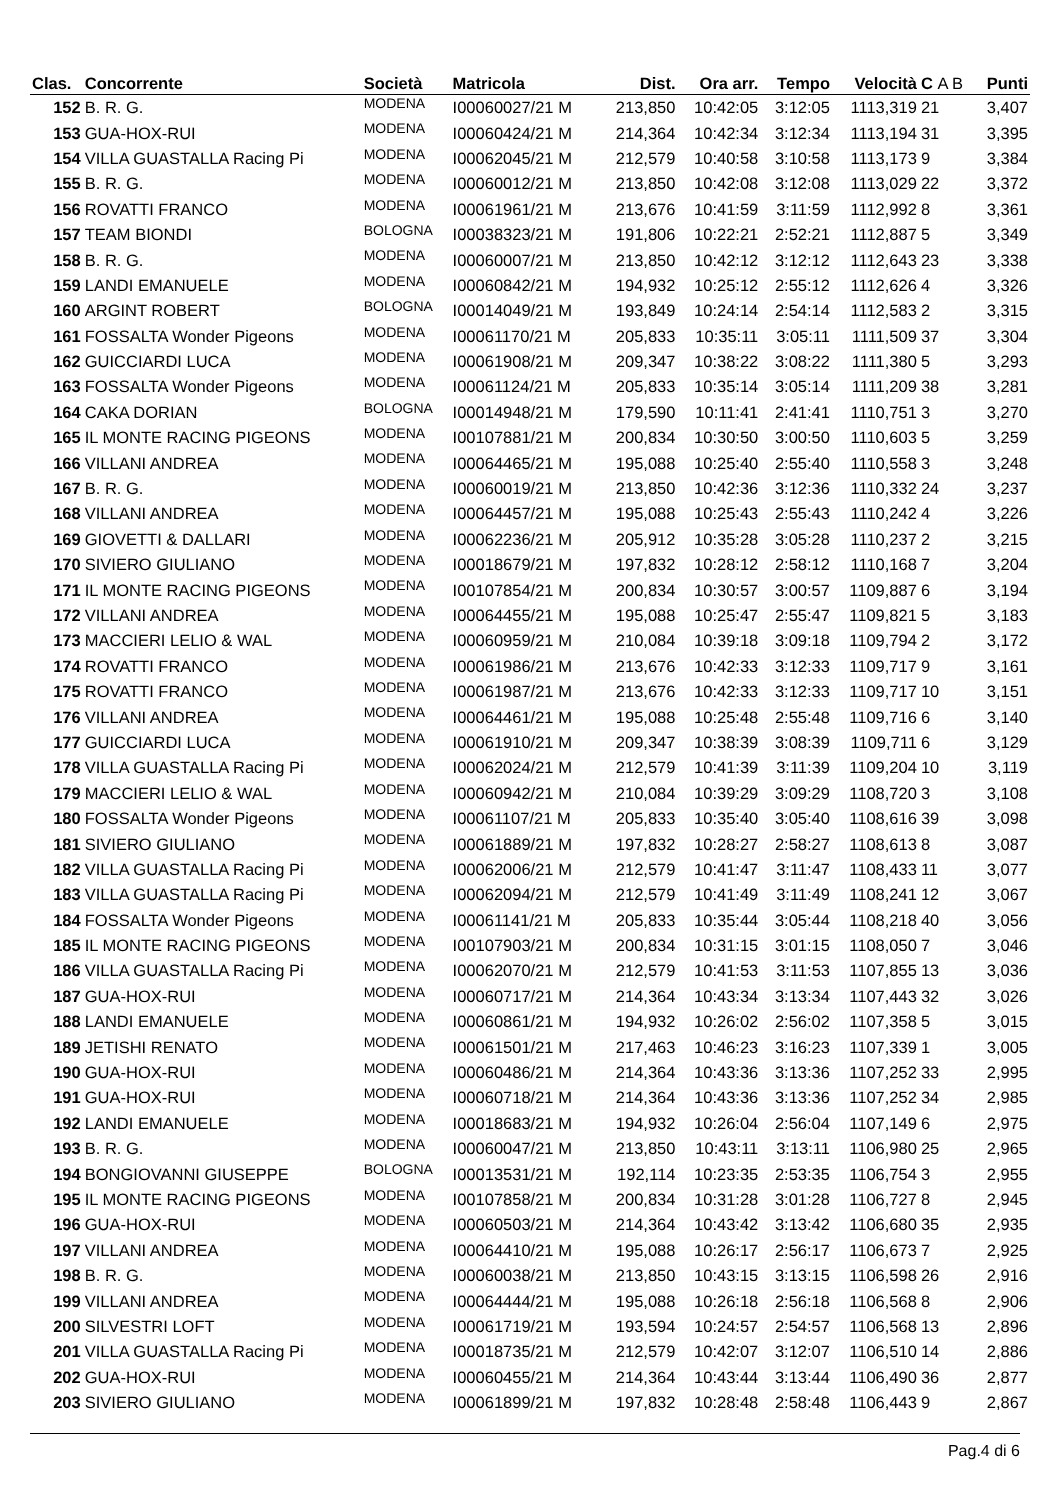| Clas. | Concorrente | Società | Matricola | Dist. | Ora arr. | Tempo | Velocità | C A B | Punti |
| --- | --- | --- | --- | --- | --- | --- | --- | --- | --- |
| 152 | B. R. G. | MODENA | I00060027/21 M | 213,850 | 10:42:05 | 3:12:05 | 1113,319 | 21 | 3,407 |
| 153 | GUA-HOX-RUI | MODENA | I00060424/21 M | 214,364 | 10:42:34 | 3:12:34 | 1113,194 | 31 | 3,395 |
| 154 | VILLA GUASTALLA Racing Pi | MODENA | I00062045/21 M | 212,579 | 10:40:58 | 3:10:58 | 1113,173 | 9 | 3,384 |
| 155 | B. R. G. | MODENA | I00060012/21 M | 213,850 | 10:42:08 | 3:12:08 | 1113,029 | 22 | 3,372 |
| 156 | ROVATTI FRANCO | MODENA | I00061961/21 M | 213,676 | 10:41:59 | 3:11:59 | 1112,992 | 8 | 3,361 |
| 157 | TEAM BIONDI | BOLOGNA | I00038323/21 M | 191,806 | 10:22:21 | 2:52:21 | 1112,887 | 5 | 3,349 |
| 158 | B. R. G. | MODENA | I00060007/21 M | 213,850 | 10:42:12 | 3:12:12 | 1112,643 | 23 | 3,338 |
| 159 | LANDI EMANUELE | MODENA | I00060842/21 M | 194,932 | 10:25:12 | 2:55:12 | 1112,626 | 4 | 3,326 |
| 160 | ARGINT ROBERT | BOLOGNA | I00014049/21 M | 193,849 | 10:24:14 | 2:54:14 | 1112,583 | 2 | 3,315 |
| 161 | FOSSALTA Wonder Pigeons | MODENA | I00061170/21 M | 205,833 | 10:35:11 | 3:05:11 | 1111,509 | 37 | 3,304 |
| 162 | GUICCIARDI LUCA | MODENA | I00061908/21 M | 209,347 | 10:38:22 | 3:08:22 | 1111,380 | 5 | 3,293 |
| 163 | FOSSALTA Wonder Pigeons | MODENA | I00061124/21 M | 205,833 | 10:35:14 | 3:05:14 | 1111,209 | 38 | 3,281 |
| 164 | CAKA DORIAN | BOLOGNA | I00014948/21 M | 179,590 | 10:11:41 | 2:41:41 | 1110,751 | 3 | 3,270 |
| 165 | IL MONTE RACING PIGEONS | MODENA | I00107881/21 M | 200,834 | 10:30:50 | 3:00:50 | 1110,603 | 5 | 3,259 |
| 166 | VILLANI ANDREA | MODENA | I00064465/21 M | 195,088 | 10:25:40 | 2:55:40 | 1110,558 | 3 | 3,248 |
| 167 | B. R. G. | MODENA | I00060019/21 M | 213,850 | 10:42:36 | 3:12:36 | 1110,332 | 24 | 3,237 |
| 168 | VILLANI ANDREA | MODENA | I00064457/21 M | 195,088 | 10:25:43 | 2:55:43 | 1110,242 | 4 | 3,226 |
| 169 | GIOVETTI & DALLARI | MODENA | I00062236/21 M | 205,912 | 10:35:28 | 3:05:28 | 1110,237 | 2 | 3,215 |
| 170 | SIVIERO GIULIANO | MODENA | I00018679/21 M | 197,832 | 10:28:12 | 2:58:12 | 1110,168 | 7 | 3,204 |
| 171 | IL MONTE RACING PIGEONS | MODENA | I00107854/21 M | 200,834 | 10:30:57 | 3:00:57 | 1109,887 | 6 | 3,194 |
| 172 | VILLANI ANDREA | MODENA | I00064455/21 M | 195,088 | 10:25:47 | 2:55:47 | 1109,821 | 5 | 3,183 |
| 173 | MACCIERI LELIO & WAL | MODENA | I00060959/21 M | 210,084 | 10:39:18 | 3:09:18 | 1109,794 | 2 | 3,172 |
| 174 | ROVATTI FRANCO | MODENA | I00061986/21 M | 213,676 | 10:42:33 | 3:12:33 | 1109,717 | 9 | 3,161 |
| 175 | ROVATTI FRANCO | MODENA | I00061987/21 M | 213,676 | 10:42:33 | 3:12:33 | 1109,717 | 10 | 3,151 |
| 176 | VILLANI ANDREA | MODENA | I00064461/21 M | 195,088 | 10:25:48 | 2:55:48 | 1109,716 | 6 | 3,140 |
| 177 | GUICCIARDI LUCA | MODENA | I00061910/21 M | 209,347 | 10:38:39 | 3:08:39 | 1109,711 | 6 | 3,129 |
| 178 | VILLA GUASTALLA Racing Pi | MODENA | I00062024/21 M | 212,579 | 10:41:39 | 3:11:39 | 1109,204 | 10 | 3,119 |
| 179 | MACCIERI LELIO & WAL | MODENA | I00060942/21 M | 210,084 | 10:39:29 | 3:09:29 | 1108,720 | 3 | 3,108 |
| 180 | FOSSALTA Wonder Pigeons | MODENA | I00061107/21 M | 205,833 | 10:35:40 | 3:05:40 | 1108,616 | 39 | 3,098 |
| 181 | SIVIERO GIULIANO | MODENA | I00061889/21 M | 197,832 | 10:28:27 | 2:58:27 | 1108,613 | 8 | 3,087 |
| 182 | VILLA GUASTALLA Racing Pi | MODENA | I00062006/21 M | 212,579 | 10:41:47 | 3:11:47 | 1108,433 | 11 | 3,077 |
| 183 | VILLA GUASTALLA Racing Pi | MODENA | I00062094/21 M | 212,579 | 10:41:49 | 3:11:49 | 1108,241 | 12 | 3,067 |
| 184 | FOSSALTA Wonder Pigeons | MODENA | I00061141/21 M | 205,833 | 10:35:44 | 3:05:44 | 1108,218 | 40 | 3,056 |
| 185 | IL MONTE RACING PIGEONS | MODENA | I00107903/21 M | 200,834 | 10:31:15 | 3:01:15 | 1108,050 | 7 | 3,046 |
| 186 | VILLA GUASTALLA Racing Pi | MODENA | I00062070/21 M | 212,579 | 10:41:53 | 3:11:53 | 1107,855 | 13 | 3,036 |
| 187 | GUA-HOX-RUI | MODENA | I00060717/21 M | 214,364 | 10:43:34 | 3:13:34 | 1107,443 | 32 | 3,026 |
| 188 | LANDI EMANUELE | MODENA | I00060861/21 M | 194,932 | 10:26:02 | 2:56:02 | 1107,358 | 5 | 3,015 |
| 189 | JETISHI RENATO | MODENA | I00061501/21 M | 217,463 | 10:46:23 | 3:16:23 | 1107,339 | 1 | 3,005 |
| 190 | GUA-HOX-RUI | MODENA | I00060486/21 M | 214,364 | 10:43:36 | 3:13:36 | 1107,252 | 33 | 2,995 |
| 191 | GUA-HOX-RUI | MODENA | I00060718/21 M | 214,364 | 10:43:36 | 3:13:36 | 1107,252 | 34 | 2,985 |
| 192 | LANDI EMANUELE | MODENA | I00018683/21 M | 194,932 | 10:26:04 | 2:56:04 | 1107,149 | 6 | 2,975 |
| 193 | B. R. G. | MODENA | I00060047/21 M | 213,850 | 10:43:11 | 3:13:11 | 1106,980 | 25 | 2,965 |
| 194 | BONGIOVANNI GIUSEPPE | BOLOGNA | I00013531/21 M | 192,114 | 10:23:35 | 2:53:35 | 1106,754 | 3 | 2,955 |
| 195 | IL MONTE RACING PIGEONS | MODENA | I00107858/21 M | 200,834 | 10:31:28 | 3:01:28 | 1106,727 | 8 | 2,945 |
| 196 | GUA-HOX-RUI | MODENA | I00060503/21 M | 214,364 | 10:43:42 | 3:13:42 | 1106,680 | 35 | 2,935 |
| 197 | VILLANI ANDREA | MODENA | I00064410/21 M | 195,088 | 10:26:17 | 2:56:17 | 1106,673 | 7 | 2,925 |
| 198 | B. R. G. | MODENA | I00060038/21 M | 213,850 | 10:43:15 | 3:13:15 | 1106,598 | 26 | 2,916 |
| 199 | VILLANI ANDREA | MODENA | I00064444/21 M | 195,088 | 10:26:18 | 2:56:18 | 1106,568 | 8 | 2,906 |
| 200 | SILVESTRI LOFT | MODENA | I00061719/21 M | 193,594 | 10:24:57 | 2:54:57 | 1106,568 | 13 | 2,896 |
| 201 | VILLA GUASTALLA Racing Pi | MODENA | I00018735/21 M | 212,579 | 10:42:07 | 3:12:07 | 1106,510 | 14 | 2,886 |
| 202 | GUA-HOX-RUI | MODENA | I00060455/21 M | 214,364 | 10:43:44 | 3:13:44 | 1106,490 | 36 | 2,877 |
| 203 | SIVIERO GIULIANO | MODENA | I00061899/21 M | 197,832 | 10:28:48 | 2:58:48 | 1106,443 | 9 | 2,867 |
Pag.4 di 6